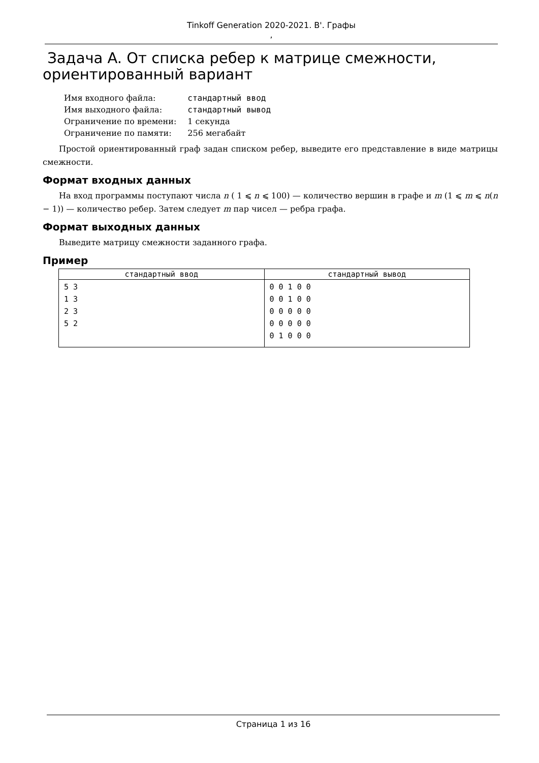Tinkoff Generation 2020-2021. B'. Графы
,
Задача A. От списка ребер к матрице смежности, ориентированный вариант
| Имя входного файла: | стандартный ввод |
| Имя выходного файла: | стандартный вывод |
| Ограничение по времени: | 1 секунда |
| Ограничение по памяти: | 256 мегабайт |
Простой ориентированный граф задан списком ребер, выведите его представление в виде матрицы смежности.
Формат входных данных
На вход программы поступают числа n ( 1 ⩽ n ⩽ 100) — количество вершин в графе и m (1 ⩽ m ⩽ n(n − 1)) — количество ребер. Затем следует m пар чисел — ребра графа.
Формат выходных данных
Выведите матрицу смежности заданного графа.
Пример
| стандартный ввод | стандартный вывод |
| --- | --- |
| 5 3 1 3 2 3 5 2 | 0 0 1 0 0 0 0 1 0 0 0 0 0 0 0 0 0 0 0 0 0 1 0 0 0 |
Страница 1 из 16